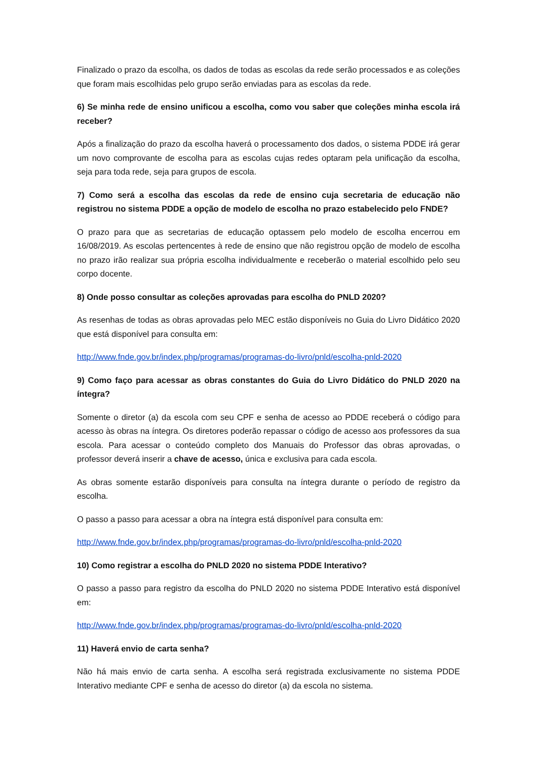Finalizado o prazo da escolha, os dados de todas as escolas da rede serão processados e as coleções que foram mais escolhidas pelo grupo serão enviadas para as escolas da rede.
6) Se minha rede de ensino unificou a escolha, como vou saber que coleções minha escola irá receber?
Após a finalização do prazo da escolha haverá o processamento dos dados, o sistema PDDE irá gerar um novo comprovante de escolha para as escolas cujas redes optaram pela unificação da escolha, seja para toda rede, seja para grupos de escola.
7) Como será a escolha das escolas da rede de ensino cuja secretaria de educação não registrou no sistema PDDE a opção de modelo de escolha no prazo estabelecido pelo FNDE?
O prazo para que as secretarias de educação optassem pelo modelo de escolha encerrou em 16/08/2019. As escolas pertencentes à rede de ensino que não registrou opção de modelo de escolha no prazo irão realizar sua própria escolha individualmente e receberão o material escolhido pelo seu corpo docente.
8) Onde posso consultar as coleções aprovadas para escolha do PNLD 2020?
As resenhas de todas as obras aprovadas pelo MEC estão disponíveis no Guia do Livro Didático 2020 que está disponível para consulta em:
http://www.fnde.gov.br/index.php/programas/programas-do-livro/pnld/escolha-pnld-2020
9) Como faço para acessar as obras constantes do Guia do Livro Didático do PNLD 2020 na íntegra?
Somente o diretor (a) da escola com seu CPF e senha de acesso ao PDDE receberá o código para acesso às obras na íntegra. Os diretores poderão repassar o código de acesso aos professores da sua escola. Para acessar o conteúdo completo dos Manuais do Professor das obras aprovadas, o professor deverá inserir a chave de acesso, única e exclusiva para cada escola.
As obras somente estarão disponíveis para consulta na íntegra durante o período de registro da escolha.
O passo a passo para acessar a obra na íntegra está disponível para consulta em:
http://www.fnde.gov.br/index.php/programas/programas-do-livro/pnld/escolha-pnld-2020
10) Como registrar a escolha do PNLD 2020 no sistema PDDE Interativo?
O passo a passo para registro da escolha do PNLD 2020 no sistema PDDE Interativo está disponível em:
http://www.fnde.gov.br/index.php/programas/programas-do-livro/pnld/escolha-pnld-2020
11) Haverá envio de carta senha?
Não há mais envio de carta senha. A escolha será registrada exclusivamente no sistema PDDE Interativo mediante CPF e senha de acesso do diretor (a) da escola no sistema.